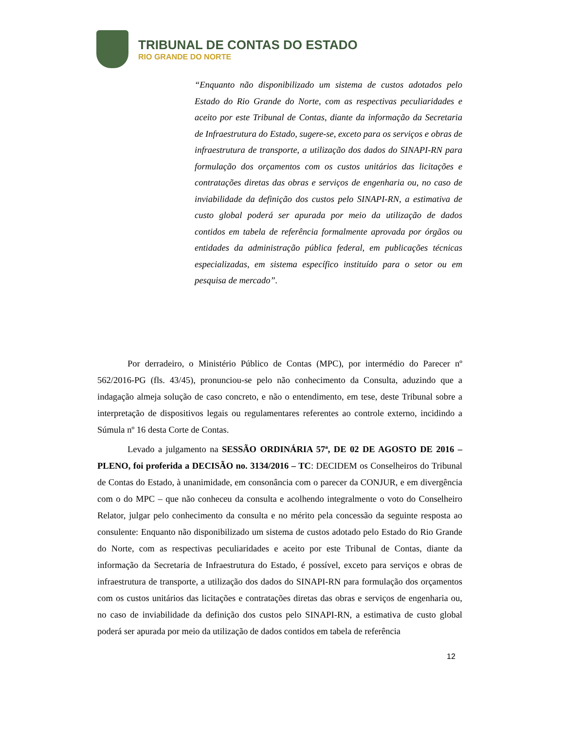TRIBUNAL DE CONTAS DO ESTADO
RIO GRANDE DO NORTE
“Enquanto não disponibilizado um sistema de custos adotados pelo Estado do Rio Grande do Norte, com as respectivas peculiaridades e aceito por este Tribunal de Contas, diante da informação da Secretaria de Infraestrutura do Estado, sugere-se, exceto para os serviços e obras de infraestrutura de transporte, a utilização dos dados do SINAPI-RN para formulação dos orçamentos com os custos unitários das licitações e contratações diretas das obras e serviços de engenharia ou, no caso de inviabilidade da definição dos custos pelo SINAPI-RN, a estimativa de custo global poderá ser apurada por meio da utilização de dados contidos em tabela de referência formalmente aprovada por órgãos ou entidades da administração pública federal, em publicações técnicas especializadas, em sistema específico instituído para o setor ou em pesquisa de mercado”.
Por derradeiro, o Ministério Público de Contas (MPC), por intermédio do Parecer nº 562/2016-PG (fls. 43/45), pronunciou-se pelo não conhecimento da Consulta, aduzindo que a indagação almeja solução de caso concreto, e não o entendimento, em tese, deste Tribunal sobre a interpretação de dispositivos legais ou regulamentares referentes ao controle externo, incidindo a Súmula nº 16 desta Corte de Contas.
Levado a julgamento na SESSÃO ORDINÁRIA 57ª, DE 02 DE AGOSTO DE 2016 – PLENO, foi proferida a DECISÃO no. 3134/2016 – TC: DECIDEM os Conselheiros do Tribunal de Contas do Estado, à unanimidade, em consonância com o parecer da CONJUR, e em divergência com o do MPC – que não conheceu da consulta e acolhendo integralmente o voto do Conselheiro Relator, julgar pelo conhecimento da consulta e no mérito pela concessão da seguinte resposta ao consulente: Enquanto não disponibilizado um sistema de custos adotado pelo Estado do Rio Grande do Norte, com as respectivas peculiaridades e aceito por este Tribunal de Contas, diante da informação da Secretaria de Infraestrutura do Estado, é possível, exceto para serviços e obras de infraestrutura de transporte, a utilização dos dados do SINAPI-RN para formulação dos orçamentos com os custos unitários das licitações e contratações diretas das obras e serviços de engenharia ou, no caso de inviabilidade da definição dos custos pelo SINAPI-RN, a estimativa de custo global poderá ser apurada por meio da utilização de dados contidos em tabela de referência
12